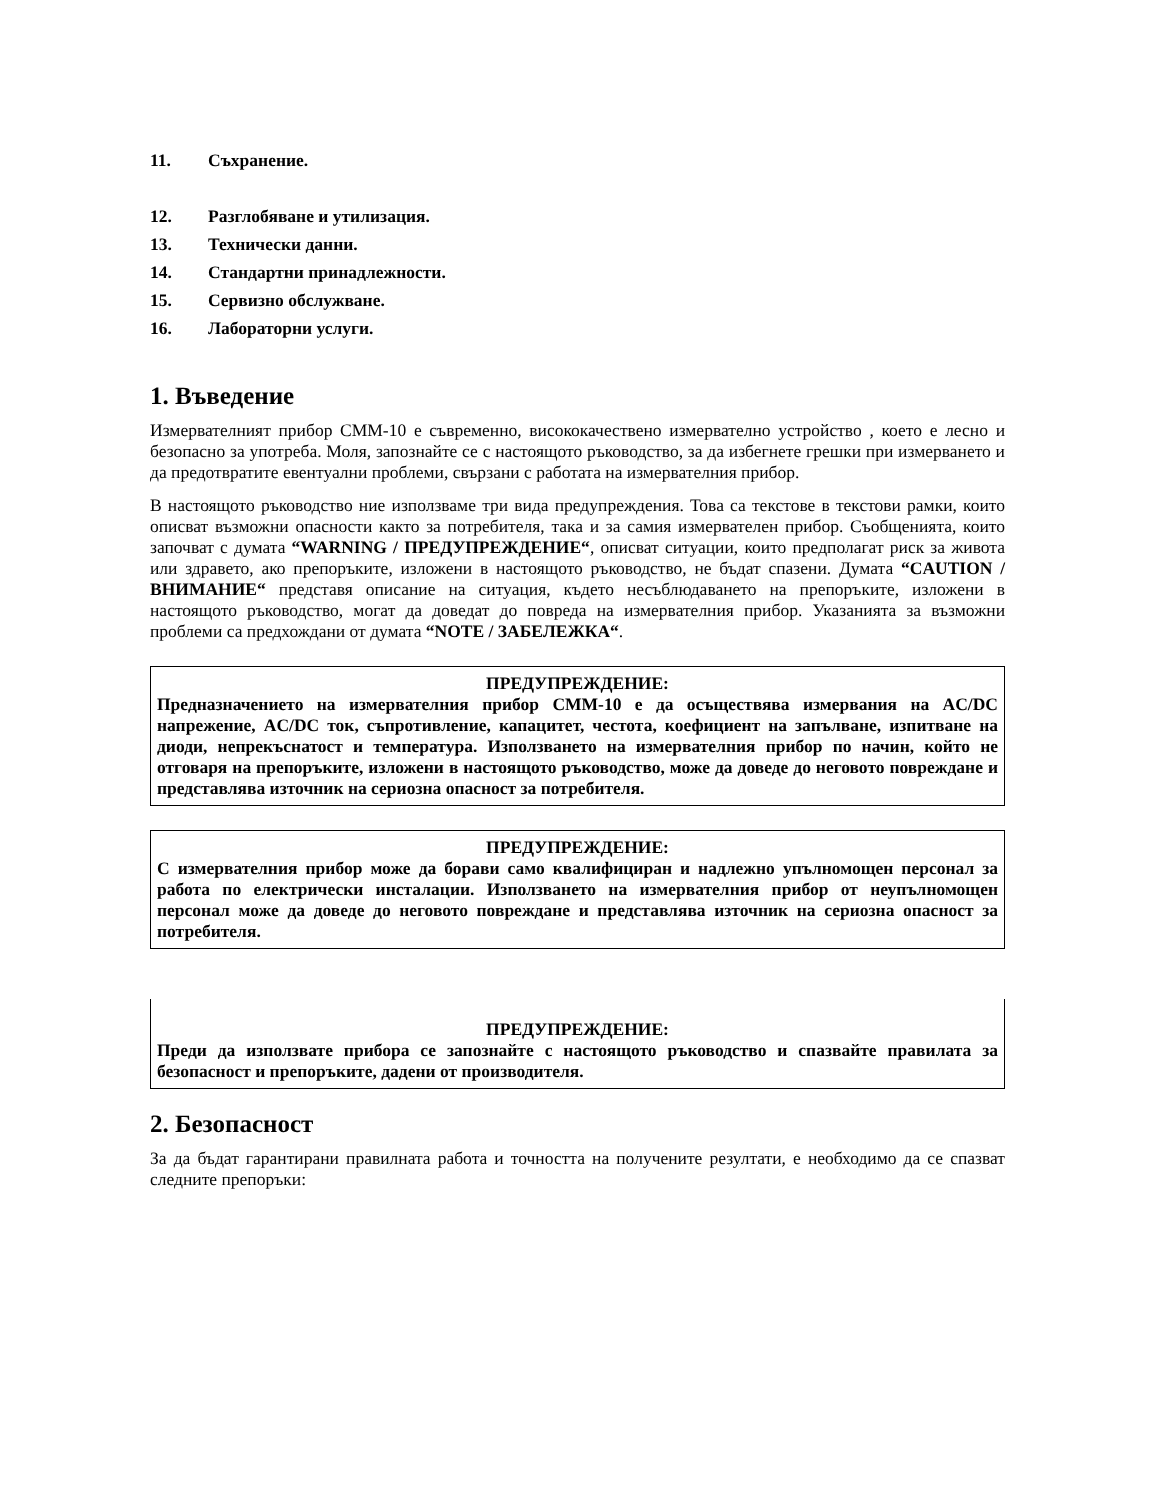11. Съхранение.
12. Разглобяване и утилизация.
13. Технически данни.
14. Стандартни принадлежности.
15. Сервизно обслужване.
16. Лабораторни услуги.
1. Въведение
Измервателният прибор CMM-10 е съвременно, висококачествено измервателно устройство , което е лесно и безопасно за употреба. Моля, запознайте се с настоящото ръководство, за да избегнете грешки при измерването и да предотвратите евентуални проблеми, свързани с работата на измервателния прибор.
В настоящото ръководство ние използваме три вида предупреждения. Това са текстове в текстови рамки, които описват възможни опасности както за потребителя, така и за самия измервателен прибор. Съобщенията, които започват с думата “WARNING / ПРЕДУПРЕЖДЕНИЕ“, описват ситуации, които предполагат риск за живота или здравето, ако препоръките, изложени в настоящото ръководство, не бъдат спазени. Думата “CAUTION / ВНИМАНИЕ“ представя описание на ситуация, където несъблюдаването на препоръките, изложени в настоящото ръководство, могат да доведат до повреда на измервателния прибор. Указанията за възможни проблеми са предхождани от думата “NOTE / ЗАБЕЛЕЖКА“.
ПРЕДУПРЕЖДЕНИЕ:
Предназначението на измервателния прибор CMM-10 е да осъществява измервания на AC/DC напрежение, AC/DC ток, съпротивление, капацитет, честота, коефициент на запълване, изпитване на диоди, непрекъснатост и температура. Използването на измервателния прибор по начин, който не отговаря на препоръките, изложени в настоящото ръководство, може да доведе до неговото повреждане и представлява източник на сериозна опасност за потребителя.
ПРЕДУПРЕЖДЕНИЕ:
С измервателния прибор може да борави само квалифициран и надлежно упълномощен персонал за работа по електрически инсталации. Използването на измервателния прибор от неупълномощен персонал може да доведе до неговото повреждане и представлява източник на сериозна опасност за потребителя.
ПРЕДУПРЕЖДЕНИЕ:
Преди да използвате прибора се запознайте с настоящото ръководство и спазвайте правилата за безопасност и препоръките, дадени от производителя.
2. Безопасност
За да бъдат гарантирани правилната работа и точността на получените резултати, е необходимо да се спазват следните препоръки: